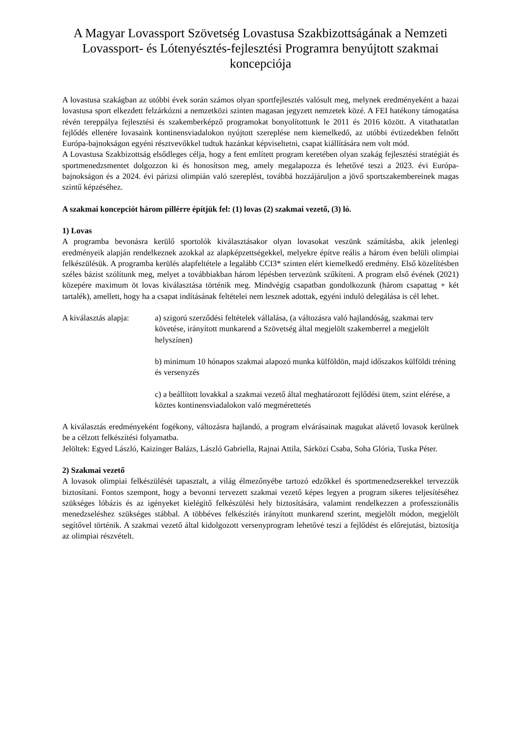A Magyar Lovassport Szövetség Lovastusa Szakbizottságának a Nemzeti Lovassport- és Lótenyésztés-fejlesztési Programra benyújtott szakmai koncepciója
A lovastusa szakágban az utóbbi évek során számos olyan sportfejlesztés valósult meg, melynek eredményeként a hazai lovastusa sport elkezdett felzárkózni a nemzetközi szinten magasan jegyzett nemzetek közé. A FEI hatékony támogatása révén tereppálya fejlesztési és szakemberképző programokat bonyolítottunk le 2011 és 2016 között. A vitathatatlan fejlődés ellenére lovasaink kontinensviadalokon nyújtott szereplése nem kiemelkedő, az utóbbi évtizedekben felnőtt Európa-bajnokságon egyéni résztvevőkkel tudtuk hazánkat képviseltetni, csapat kiállítására nem volt mód.
A Lovastusa Szakbizottság elsődleges célja, hogy a fent említett program keretében olyan szakág fejlesztési stratégiát és sportmenedzsmentet dolgozzon ki és honosítson meg, amely megalapozza és lehetővé teszi a 2023. évi Európa-bajnokságon és a 2024. évi párizsi olimpián való szereplést, továbbá hozzájáruljon a jövő sportszakembereinek magas szintű képzéséhez.
A szakmai koncepciót három pillérre építjük fel: (1) lovas (2) szakmai vezető, (3) ló.
1) Lovas
A programba bevonásra kerülő sportolók kiválasztásakor olyan lovasokat veszünk számításba, akik jelenlegi eredményeik alapján rendelkeznek azokkal az alapképzettségekkel, melyekre építve reális a három éven belüli olimpiai felkészülésük. A programba kerülés alapfeltétele a legalább CCI3* szinten elért kiemelkedő eredmény. Első közelítésben széles bázist szólítunk meg, melyet a továbbiakban három lépésben tervezünk szűkíteni. A program első évének (2021) közepére maximum öt lovas kiválasztása történik meg. Mindvégig csapatban gondolkozunk (három csapattag + két tartalék), amellett, hogy ha a csapat indításának feltételei nem lesznek adottak, egyéni induló delegálása is cél lehet.
A kiválasztás alapja:
a) szigorú szerződési feltételek vállalása, (a változásra való hajlandóság, szakmai terv követése, irányított munkarend a Szövetség által megjelölt szakemberrel a megjelölt helyszínen)
b) minimum 10 hónapos szakmai alapozó munka külföldön, majd időszakos külföldi tréning és versenyzés
c) a beállított lovakkal a szakmai vezető által meghatározott fejlődési ütem, szint elérése, a köztes kontinensviadalokon való megmérettetés
A kiválasztás eredményeként fogékony, változásra hajlandó, a program elvárásainak magukat alávető lovasok kerülnek be a célzott felkészítési folyamatba.
Jelöltek: Egyed László, Kaizinger Balázs, László Gabriella, Rajnai Attila, Sárközi Csaba, Soha Glória, Tuska Péter.
2) Szakmai vezető
A lovasok olimpiai felkészülését tapasztalt, a világ élmezőnyébe tartozó edzőkkel és sportmenedzserekkel tervezzük biztosítani. Fontos szempont, hogy a bevonni tervezett szakmai vezető képes legyen a program sikeres teljesítéséhez szükséges lóbázis és az igényeket kielégítő felkészülési hely biztosítására, valamint rendelkezzen a professzionális menedzseléshez szükséges stábbal. A többéves felkészítés irányított munkarend szerint, megjelölt módon, megjelölt segítővel történik. A szakmai vezető által kidolgozott versenyprogram lehetővé teszi a fejlődést és előrejutást, biztosítja az olimpiai részvételt.